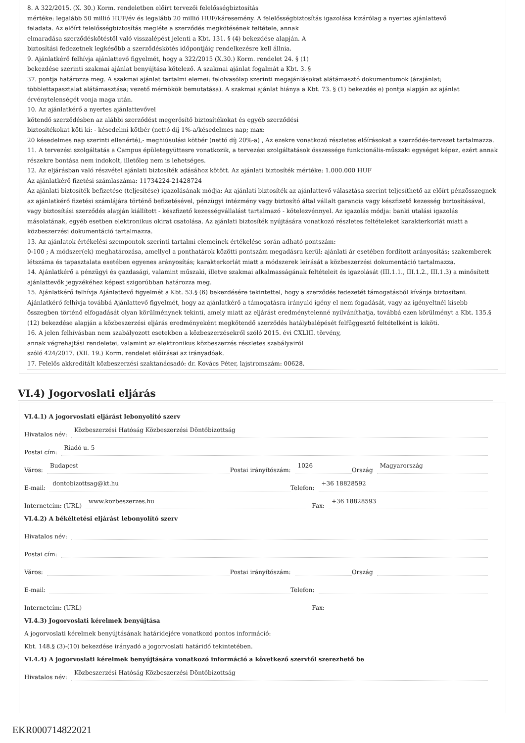8. A 322/2015. (X. 30.) Korm. rendeletben előírt tervezői felelősségbiztosítás
mértéke: legalább 50 millió HUF/év és legalább 20 millió HUF/káresemény. A felelősségbiztosítás igazolása kizárólag a nyertes ajánlattevő
feladata. Az előírt felelősségbiztosítás megléte a szerződés megkötésének feltétele, annak
elmaradása szerződéskötéstől való visszalépést jelenti a Kbt. 131. § (4) bekezdése alapján. A
biztosítási fedezetnek legkésőbb a szerződéskötés időpontjáig rendelkezésre kell állnia.
9. Ajánlatkérő felhívja ajánlattevő figyelmét, hogy a 322/2015 (X.30.) Korm. rendelet 24. § (1)
bekezdése szerinti szakmai ajánlat benyújtása kötelező. A szakmai ajánlat fogalmát a Kbt. 3. §
37. pontja határozza meg. A szakmai ajánlat tartalmi elemei: felolvasólap szerinti megajánlásokat alátámasztó dokumentumok (árajánlat; többlettapasztalat alátámasztása; vezető mérnökök bemutatása). A szakmai ajánlat hiánya a Kbt. 73. § (1) bekezdés e) pontja alapján az ajánlat érvénytelenségét vonja maga után.
10. Az ajánlatkérő a nyertes ajánlattevővel
kötendő szerződésben az alábbi szerződést megerősítő biztosítékokat és egyéb szerződési
biztosítékokat köti ki: - késedelmi kötbér (nettó díj 1%-a/késedelmes nap; max:
20 késedelmes nap szerinti ellenérté),- meghiúsulási kötbér (nettó díj 20%-a) , Az ezekre vonatkozó részletes előírásokat a szerződés-tervezet tartalmazza.
11. A tervezési szolgáltatás a Campus épületegyüttesre vonatkozik, a tervezési szolgáltatások összessége funkcionális-műszaki egységet képez, ezért annak részekre bontása nem indokolt, illetőleg nem is lehetséges.
12. Az eljárásban való részvétel ajánlati biztosíték adásához kötött. Az ajánlati biztosíték mértéke: 1.000.000 HUF
Az ajánlatkérő fizetési számlaszáma: 11734224-21428724
Az ajánlati biztosíték befizetése (teljesítése) igazolásának módja: Az ajánlati biztosíték az ajánlattevő választása szerint teljesíthető az előírt pénzösszegnek az ajánlatkérő fizetési számlájára történő befizetésével, pénzügyi intézmény vagy biztosító által vállalt garancia vagy készfizető kezesség biztosításával, vagy biztosítási szerződés alapján kiállított - készfizető kezességvállalást tartalmazó - kötelezvénnyel. Az igazolás módja: banki utalási igazolás másolatának, egyéb esetben elektronikus okirat csatolása. Az ajánlati biztosíték nyújtására vonatkozó részletes feltételeket karakterkorlát miatt a közbeszerzési dokumentáció tartalmazza.
13. Az ajánlatok értékelési szempontok szerinti tartalmi elemeinek értékelése során adható pontszám:
0-100 ; A módszer(ek) meghatározása, amellyel a ponthatárok közötti pontszám megadásra kerül: ajánlati ár esetében fordított arányosítás; szakemberek létszáma és tapasztalata esetében egyenes arányosítás; karakterkorlát miatt a módszerek leírását a közbeszerzési dokumentáció tartalmazza.
14. Ajánlatkérő a pénzügyi és gazdasági, valamint műszaki, illetve szakmai alkalmasságának feltételeit és igazolását (III.1.1., III.1.2., III.1.3) a minősített ajánlattevők jegyzékéhez képest szigorúbban határozza meg.
15. Ajánlatkérő felhívja Ajánlattevő figyelmét a Kbt. 53.§ (6) bekezdésére tekintettel, hogy a szerződés fedezetét támogatásból kívánja biztosítani. Ajánlatkérő felhívja továbbá Ajánlattevő figyelmét, hogy az ajánlatkérő a támogatásra irányuló igény el nem fogadását, vagy az igényeltnél kisebb összegben történő elfogadását olyan körülménynek tekinti, amely miatt az eljárást eredménytelenné nyilváníthatja, továbbá ezen körülményt a Kbt. 135.§ (12) bekezdése alapján a közbeszerzési eljárás eredményeként megkötendő szerződés hatálybalépését felfüggesztő feltételként is kiköti.
16. A jelen felhívásban nem szabályozott esetekben a közbeszerzésekről szóló 2015. évi CXLIII. törvény,
annak végrehajtási rendeletei, valamint az elektronikus közbeszerzés részletes szabályairól
szóló 424/2017. (XII. 19.) Korm. rendelet előírásai az irányadóak.
17. Felelős akkreditált közbeszerzési szaktanácsadó: dr. Kovács Péter, lajstromszám: 00628.
VI.4) Jogorvoslati eljárás
VI.4.1) A jogorvoslati eljárást lebonyolító szerv
Hivatalos név: Közbeszerzési Hatóság Közbeszerzési Döntőbizottság
Postai cím: Riadó u. 5
Város: Budapest Postai irányítószám: 1026 Ország Magyarország
E-mail: dontobizottsag@kt.hu Telefon: +36 18828592
Internetcím: (URL) www.kozbeszerzes.hu Fax: +36 18828593
VI.4.2) A békéltetési eljárást lebonyolító szerv
Hivatalos név:
Postai cím:
Város: Postai irányítószám: Ország
E-mail: Telefon:
Internetcím: (URL) Fax:
VI.4.3) Jogorvoslati kérelmek benyújtása
A jogorvoslati kérelmek benyújtásának határidejére vonatkozó pontos információ:
Kbt. 148.§ (3)-(10) bekezdése irányadó a jogorvoslati határidő tekintetében.
VI.4.4) A jogorvoslati kérelmek benyújtására vonatkozó információ a következő szervtől szerezhető be
Hivatalos név: Közbeszerzési Hatóság Közbeszerzési Döntőbizottság
EKR000714822021